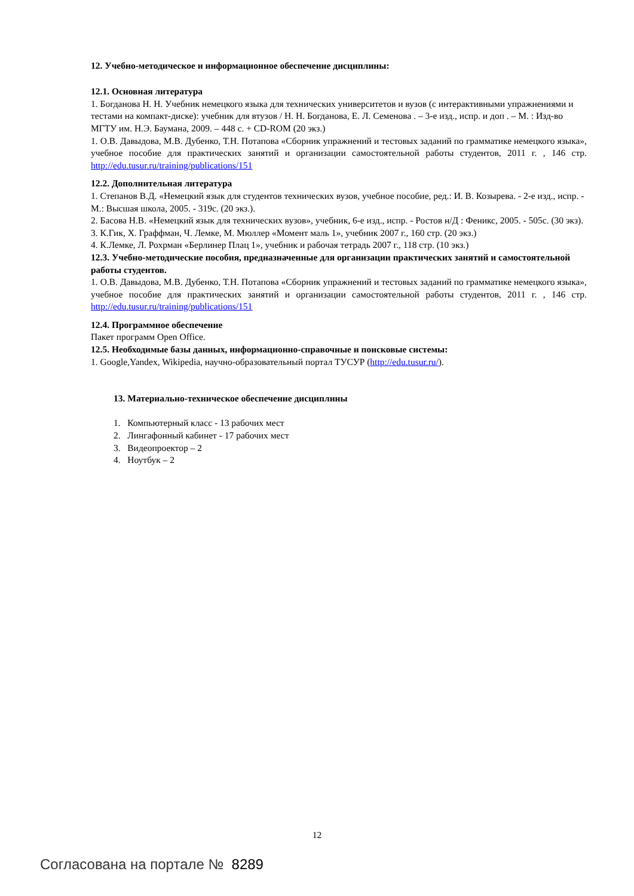12. Учебно-методическое и информационное обеспечение дисциплины:
12.1. Основная литература
1. Богданова Н. Н. Учебник немецкого языка для технических университетов и вузов (с интерактивными упражнениями и тестами на компакт-диске): учебник для втузов / Н. Н. Богданова, Е. Л. Семенова . – 3-е изд., испр. и доп . – М. : Изд-во МГТУ им. Н.Э. Баумана, 2009. – 448 с. + CD-ROM (20 экз.)
1. О.В. Давыдова, М.В. Дубенко, Т.Н. Потапова «Сборник упражнений и тестовых заданий по грамматике немецкого языка», учебное пособие для практических занятий и организации самостоятельной работы студентов, 2011 г. , 146 стр. http://edu.tusur.ru/training/publications/151
12.2. Дополнительная литература
1. Степанов В.Д. «Немецкий язык для студентов технических вузов, учебное пособие, ред.: И. В. Козырева. - 2-е изд., испр. - М.: Высшая школа, 2005. - 319с. (20 экз.).
2. Басова Н.В. «Немецкий язык для технических вузов», учебник, 6-е изд., испр. - Ростов н/Д : Феникс, 2005. - 505с. (30 экз).
3. К.Гик, Х. Граффман, Ч. Лемке, М. Мюллер «Момент маль 1», учебник 2007 г., 160 стр. (20 экз.)
4. К.Лемке, Л. Рохрман «Берлинер Плац 1», учебник и рабочая тетрадь 2007 г., 118 стр. (10 экз.)
12.3. Учебно-методические пособия, предназначенные для организации практических занятий и самостоятельной работы студентов.
1. О.В. Давыдова, М.В. Дубенко, Т.Н. Потапова «Сборник упражнений и тестовых заданий по грамматике немецкого языка», учебное пособие для практических занятий и организации самостоятельной работы студентов, 2011 г. , 146 стр. http://edu.tusur.ru/training/publications/151
12.4. Программное обеспечение
Пакет программ Open Office.
12.5. Необходимые базы данных, информационно-справочные и поисковые системы:
1. Google,Yandex, Wikipedia, научно-образовательный портал ТУСУР (http://edu.tusur.ru/).
13. Материально-техническое обеспечение дисциплины
1. Компьютерный класс - 13 рабочих мест
2. Лингафонный кабинет - 17 рабочих мест
3. Видеопроектор – 2
4. Ноутбук – 2
12
Согласована на портале № 8289